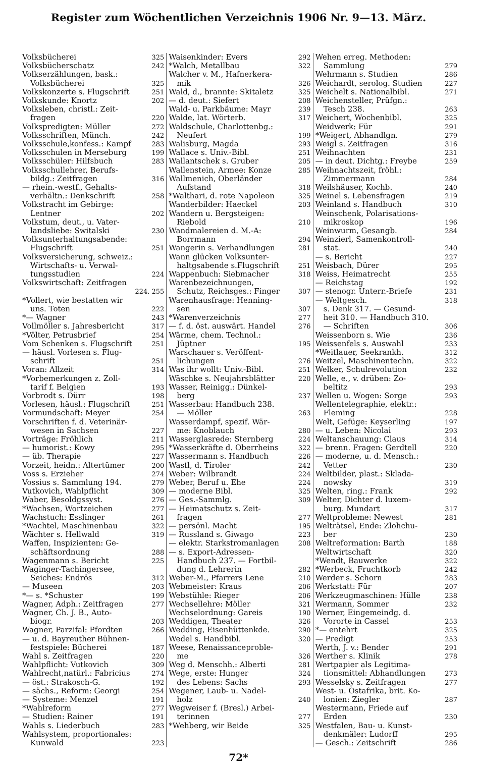Register zum Wöchentlichen Verzeichnis 1906 Nr. 9—13. März.
Volksbücherei 325
Volksbücherschatz 242
Volkserzählungen, bask.:
Volksbücherei 325
Volkskonzerte s. Flugschrift 251
Volkskunde: Knortz 202
Volksleben, christl.: Zeit-
fragen 220
Volkspredigten: Müller 272
Volksschriften, Münch. 242
Volksschule,konfess.: Kampf 283
Volksschulen in Merseburg 199
Volksschüler: Hilfsbuch 283
Volksschullehrer, Berufs-
bildg.: Zeitfragen 316
— rhein.-westf., Gehalts-
verhältn.: Denkschrift 258
Volkstracht im Gebirge:
Lentner 202
Volkstum, deut., u. Vater-
landsliebe: Switalski 230
Volksunterhaltungsabende:
Flugschrift 251
Volksversicherung, schweiz.:
Wirtschafts- u. Verwal-
tungsstudien 224
Volkswirtschaft: Zeitfragen
224. 255
*Vollert, wie bestatten wir
uns. Toten 222
*— Wagner 243
Vollmöller s. Jahresbericht 317
*Völter, Petrusbrief 254
Vom Schenken s. Flugschrift 251
— häusl. Vorlesen s. Flug-
schrift 251
Voran: Allzeit 314
*Vorbemerkungen z. Zoll-
tarif f. Belgien 193
Vorbrodt s. Dürr 198
Vorlesen, häusl.: Flugschrift 251
Vormundschaft: Meyer 254
Vorschriften f. d. Veterinär-
wesen in Sachsen 227
Vorträge: Fröhlich 211
— humorist.: Kowy 295
— üb. Therapie 227
Vorzeit, heidn.: Altertümer 200
Voss s. Erzieher 274
Vossius s. Sammlung 194. 279
Vutkovich, Wahlpflicht 309
Waber, Besoldgssyst. 276
*Wachsen, Wortzeichen 277
Wachstuch: Esslinger 261
*Wachtel, Maschinenbau 322
Wächter s. Hellwald 319
Waffen, Inspizienten: Ge-
schäftsordnung 288
Wagenmann s. Bericht 225
Waginger-Tachingersee,
Seiches: Endrös 312
— Museen 203
*— s. *Schuster 199
Wagner, Adph.: Zeitfragen 277
Wagner, Ch. J. B., Auto-
biogr. 203
Wagner, Parzifal: Pfordten 266
— u. d. Bayreuther Bühnen-
festspiele: Bücherei 187
Wahl s. Zeitfragen 220
Wahlpflicht: Vutkovich 309
Wahlrecht,natürl.: Fabricius 274
— öst.: Strakosch-G. 192
— sächs., Reform: Georgi 254
— Systeme: Menzel 191
*Wahlreform 277
— Studien: Rainer 191
Wahls s. Liederbuch 283
Wahlsystem, proportionales:
Kunwald 223
Waisenkinder: Evers 292
*Walch, Metallbau 322
Walcher v. M., Hafnerkera-
mik 326
Wald, d., brannte: Skitaletz 325
— d. deut.: Siefert 208
Wald- u. Parkbäume: Mayr 239
Walde, lat. Wörterb. 317
Waldschule, Charlottenbg.:
Neufert 199
Walisburg, Magda 293
Wallace s. Univ.-Bibl. 251
Wallantschek s. Gruber 205
Wallenstein, Armee: Konze 285
Wallmenich, Oberländer
Aufstand 318
*Walthari, d. rote Napoleon 325
Wanderbilder: Haeckel 203
Wandern u. Bergsteigen:
Riebold 210
Wandmalereien d. M.-A:
Borrmann 294
Wangerin s. Verhandlungen 281
Wann glücken Volksunter-
haltgsabende s.Flugschrift 251
Wappenbuch: Siebmacher 318
Warenbezeichnungen,
Schutz, Reichsges.: Finger 307
Warenhausfrage: Henning-
sen 307
*Warenverzeichnis 277
— f. d. öst. auswärt. Handel 276
Wärme, chem. Technol.:
Jüptner 195
Warschauer s. Veröffent-
lichungen 276
Was ihr wollt: Univ.-Bibl. 251
Wäschke s. Neujahrsblätter 220
Wasser, Reinigg.: Dünkel-
berg 237
Wasserbau: Handbuch 238.
— Möller 263
Wasserdampf, spezif. Wär-
me: Knoblauch 280
Wasserglasrede: Sternberg 224
*Wasserkräfte d. Oberrheins 322
Wassermann s. Handbuch 226
Wastl, d. Tiroler 242
Weber: Wilbrandt 224
Weber, Beruf u. Ehe 224
— moderne Bibl. 325
— Ges.-Sammlg. 309
— Heimatschutz s. Zeit-
fragen 277
— persönl. Macht 195
— Russland s. Giwago 223
— elektr. Starkstromanlagen 208
— s. Export-Adressen-
Handbuch 237. — Fortbil-
dung d. Lehrerin 282
Weber-M., Pfarrers Lene 210
Webmeister: Kraus 206
Webstühle: Rieger 206
Wechsellehre: Möller 321
Wechselordnung: Gareis 190
Weddigen, Theater 326
Wedding, Eisenhüttenkde. 290
Wedel s. Handbibl. 320
Weese, Renaissanceproble-
me 326
Weg d. Menschh.: Alberti 281
Wege, erste: Hunger 324
des Lebens: Sachs 293
Wegener, Laub- u. Nadel-
holz 240
Wegweiser f. (Bresl.) Arbei-
terinnen 277
*Wehberg, wir Beide 325
Wehen erreg. Methoden:
Sammlung 279
Wehrmann s. Studien 286
Weichardt, serolog. Studien 227
Weichelt s. Nationalbibl. 271
Weichensteller, Prüfgn.:
Tesch 238. 263
Weichert, Wochenbibl. 325
Weidwerk: Für 291
*Weigert, Abhandlgn. 279
Weigl s. Zeitfragen 316
Weihnachten 231
— in deut. Dichtg.: Freybe 259
Weihnachtszeit, fröhl.:
Zimmermann 284
Weilshäuser, Kochb. 240
Weinel s. Lebensfragen 219
Weinland s. Handbuch 310
Weinschenk, Polarisations-
mikroskop 196
Weinwurm, Gesangb. 284
Weinzierl, Samenkontroll-
stat. 240
— s. Bericht 227
Weisbach, Dürer 295
Weiss, Heimatrecht 255
— Reichstag 192
— stenogr. Unterr.-Briefe 231
— Weltgesch. 318
s. Denk 317. — Gesund-
heit 310. — Handbuch 310.
— Schriften 306
Weissenborn s. Wie 236
Weissenfels s. Auswahl 233
*Weitlauer, Seekrankh. 312
Weitzel, Maschinentechn. 322
Welker, Schulrevolution 232
Welle, e., v. drüben: Zo-
beltitz 293
Wellen u. Wogen: Sorge 293
Wellentelegraphie, elektr.:
Fleming 228
Welt, Gefüge: Keyserling 197
— u. Leben: Nicolai 293
Weltanschauung: Claus 314
— brenn. Fragen: Gerdtell 220
— moderne, u. d. Mensch.:
Vetter 230
Weltbilder, plast.: Sklada-
nowsky 319
Welten, ring.: Frank 292
Welter, Dichter d. luxem-
burg. Mundart 317
Weltprobleme: Newest 281
Welträtsel, Ende: Zlohchu-
ber 230
Weltreformation: Barth 188
Weltwirtschaft 320
*Wendt, Bauwerke 322
*Werbeck, Fruchtkorb 242
Werder s. Schorn 283
Werkstatt: Für 207
Werkzeugmaschinen: Hülle 238
Wermann, Sommer 232
Werner, Eingemeindg. d.
Vororte in Cassel 253
*— entehrt 325
— Predigt 253
Werth, J. v.: Bender 291
Werther s. Klinik 278
Wertpapier als Legitima-
tionsmittel: Abhandlungen 273
Wesselsky s. Zeitfragen 277
West- u. Ostafrika, brit. Ko-
lonien: Ziegler 287
Westermann, Friede auf
Erden 230
Westfalen, Bau- u. Kunst-
denkmäler: Ludorff 295
— Gesch.: Zeitschrift 286
72*